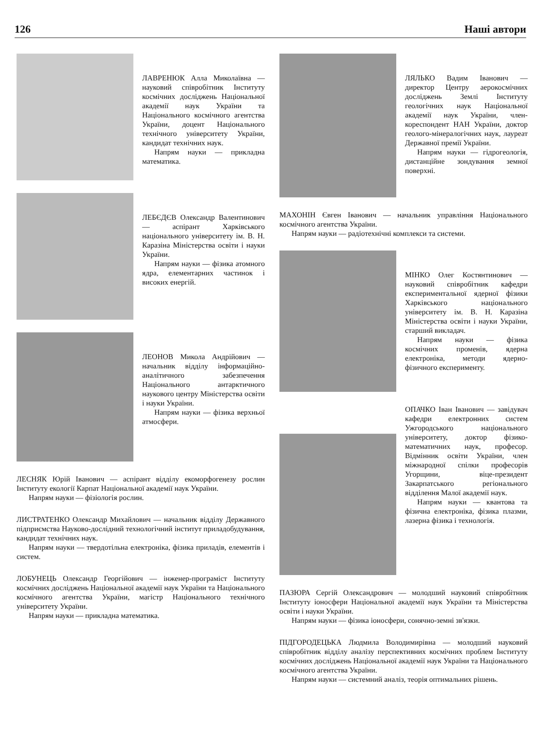126 Наші автори
ЛАВРЕНЮК Алла Миколаївна — науковий співробітник Інституту космічних досліджень Національної академії наук України та Національного космічного агентства України, доцент Національного технічного університету України, кандидат технічних наук.
Напрям науки — прикладна математика.
ЛЕБЄДЄВ Олександр Валентинович — аспірант Харківського національного університету ім. В. Н. Каразіна Міністерства освіти і науки України.
Напрям науки — фізика атомного ядра, елементарних частинок і високих енергій.
ЛЕОНОВ Микола Андрійович — начальник відділу інформаційно-аналітичного забезпечення Національного антарктичного наукового центру Міністерства освіти і науки України.
Напрям науки — фізика верхньої атмосфери.
ЛЕСНЯК Юрій Іванович — аспірант відділу екоморфогенезу рослин Інституту екології Карпат Національної академії наук України.
Напрям науки — фізіологія рослин.
ЛИСТРАТЕНКО Олександр Михайлович — начальник відділу Державного підприємства Науково-дослідний технологічний інститут приладобудування, кандидат технічних наук.
Напрям науки — твердотільна електроніка, фізика приладів, елементів і систем.
ЛОБУНЕЦЬ Олександр Георгійович — інженер-програміст Інституту космічних досліджень Національної академії наук України та Національного космічного агентства України, магістр Національного технічного університету України.
Напрям науки — прикладна математика.
ЛЯЛЬКО Вадим Іванович — директор Центру аерокосмічних досліджень Землі Інституту геологічних наук Національної академії наук України, член-кореспондент НАН України, доктор геолого-мінералогічних наук, лауреат Державної премії України.
Напрям науки — гідрогеологія, дистанційне зондування земної поверхні.
МАХОНІН Євген Іванович — начальник управління Національного космічного агентства України.
Напрям науки — радіотехнічні комплекси та системи.
МІНКО Олег Костянтинович — науковий співробітник кафедри експериментальної ядерної фізики Харківського національного університету ім. В. Н. Каразіна Міністерства освіти і науки України, старший викладач.
Напрям науки — фізика космічних променів, ядерна електроніка, методи ядерно-фізичного експерименту.
ОПАЧКО Іван Іванович — завідувач кафедри електронних систем Ужгородського національного університету, доктор фізико-математичних наук, професор. Відмінник освіти України, член міжнародної спілки професорів Угорщини, віце-президент Закарпатського регіонального відділення Малої академії наук.
Напрям науки — квантова та фізична електроніка, фізика плазми, лазерна фізика і технологія.
ПАЗЮРА Сергій Олександрович — молодший науковий співробітник Інституту іоносфери Національної академії наук України та Міністерства освіти і науки України.
Напрям науки — фізика іоносфери, сонячно-земні зв'язки.
ПІДГОРОДЕЦЬКА Людмила Володимирівна — молодший науковий співробітник відділу аналізу перспективних космічних проблем Інституту космічних досліджень Національної академії наук України та Національного космічного агентства України.
Напрям науки — системний аналіз, теорія оптимальних рішень.